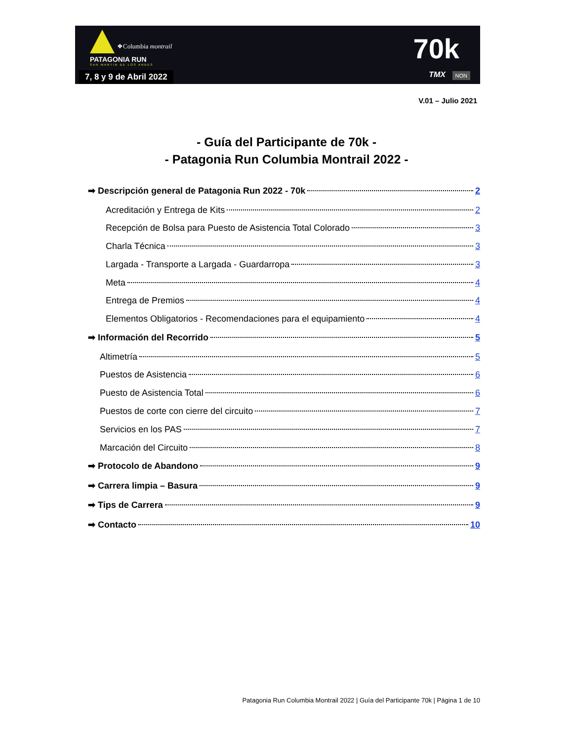PATAGONIA RUN
SAN MARTIN DE LOS ANDES
❖Columbia montrail
7, 8 y 9 de Abril 2022
70k
TMX NON
V.01 – Julio 2021
- Guía del Participante de 70k -
- Patagonia Run Columbia Montrail 2022 -
➡ Descripción general de Patagonia Run 2022 - 70k 2
Acreditación y Entrega de Kits 2
Recepción de Bolsa para Puesto de Asistencia Total Colorado 3
Charla Técnica 3
Largada - Transporte a Largada - Guardarropa 3
Meta 4
Entrega de Premios 4
Elementos Obligatorios - Recomendaciones para el equipamiento 4
➡ Información del Recorrido 5
Altimetría 5
Puestos de Asistencia 6
Puesto de Asistencia Total 6
Puestos de corte con cierre del circuito 7
Servicios en los PAS 7
Marcación del Circuito 8
➡ Protocolo de Abandono 9
➡ Carrera limpia – Basura 9
➡ Tips de Carrera 9
➡ Contacto 10
Patagonia Run Columbia Montrail 2022 | Guía del Participante 70k | Página 1 de 10